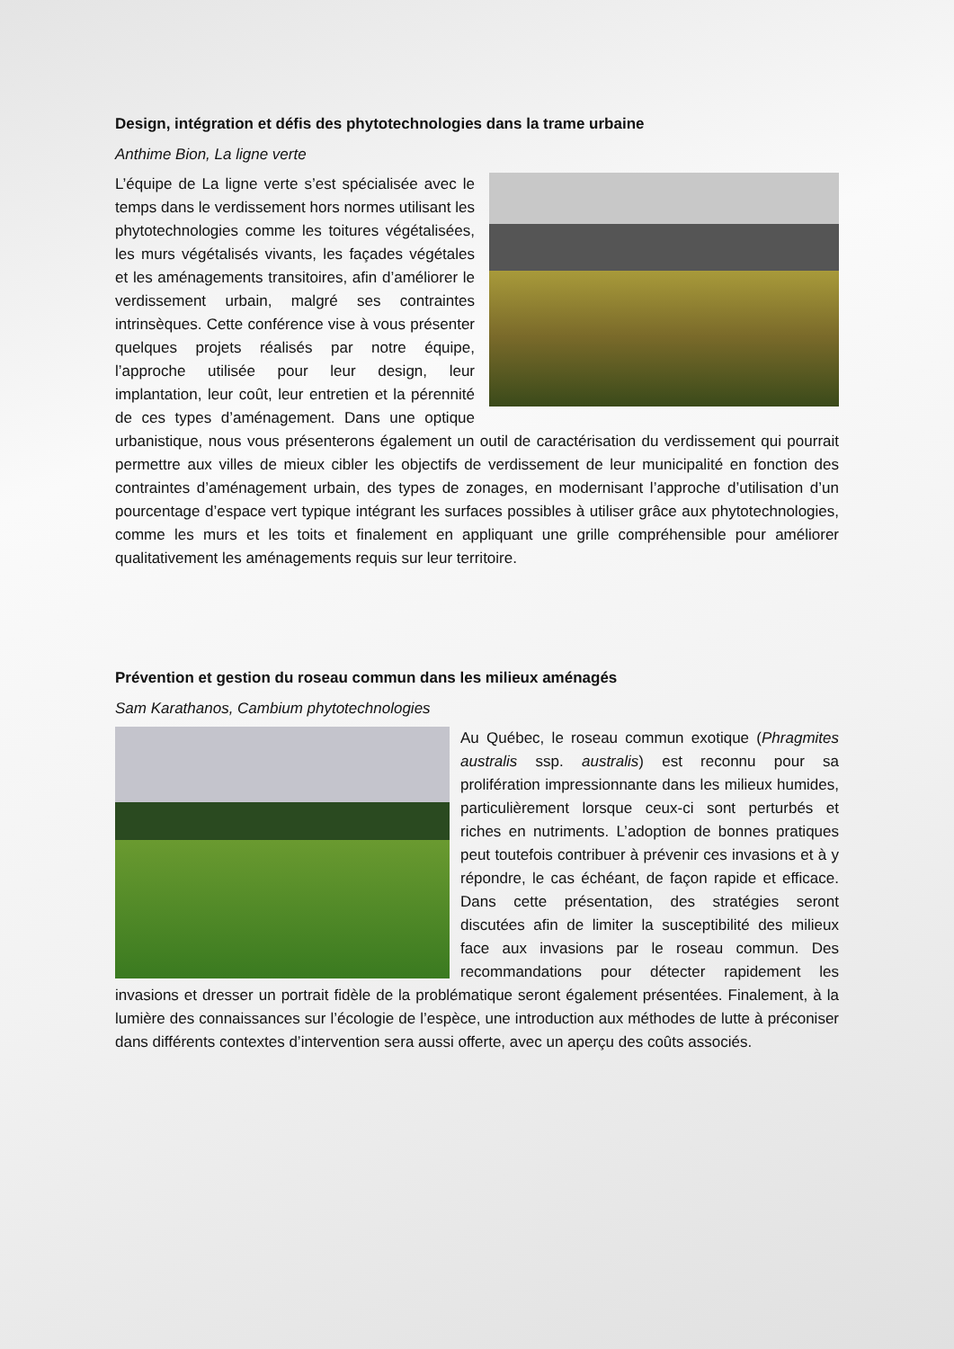Design, intégration et défis des phytotechnologies dans la trame urbaine
Anthime Bion, La ligne verte
L’équipe de La ligne verte s’est spécialisée avec le temps dans le verdissement hors normes utilisant les phytotechnologies comme les toitures végétalisées, les murs végétalisés vivants, les façades végétales et les aménagements transitoires, afin d’améliorer le verdissement urbain, malgré ses contraintes intrinsèques. Cette conférence vise à vous présenter quelques projets réalisés par notre équipe, l’approche utilisée pour leur design, leur implantation, leur coût, leur entretien et la pérennité de ces types d’aménagement. Dans une optique urbanistique, nous vous présenterons également un outil de caractérisation du verdissement qui pourrait permettre aux villes de mieux cibler les objectifs de verdissement de leur municipalité en fonction des contraintes d’aménagement urbain, des types de zonages, en modernisant l’approche d’utilisation d’un pourcentage d’espace vert typique intégrant les surfaces possibles à utiliser grâce aux phytotechnologies, comme les murs et les toits et finalement en appliquant une grille compréhensible pour améliorer qualitativement les aménagements requis sur leur territoire.
Prévention et gestion du roseau commun dans les milieux aménagés
Sam Karathanos, Cambium phytotechnologies
Au Québec, le roseau commun exotique (Phragmites australis ssp. australis) est reconnu pour sa prolifération impressionnante dans les milieux humides, particulièrement lorsque ceux-ci sont perturbés et riches en nutriments. L’adoption de bonnes pratiques peut toutefois contribuer à prévenir ces invasions et à y répondre, le cas échéant, de façon rapide et efficace. Dans cette présentation, des stratégies seront discutées afin de limiter la susceptibilité des milieux face aux invasions par le roseau commun. Des recommandations pour détecter rapidement les invasions et dresser un portrait fidèle de la problématique seront également présentées. Finalement, à la lumière des connaissances sur l’écologie de l’espèce, une introduction aux méthodes de lutte à préconiser dans différents contextes d’intervention sera aussi offerte, avec un aperçu des coûts associés.